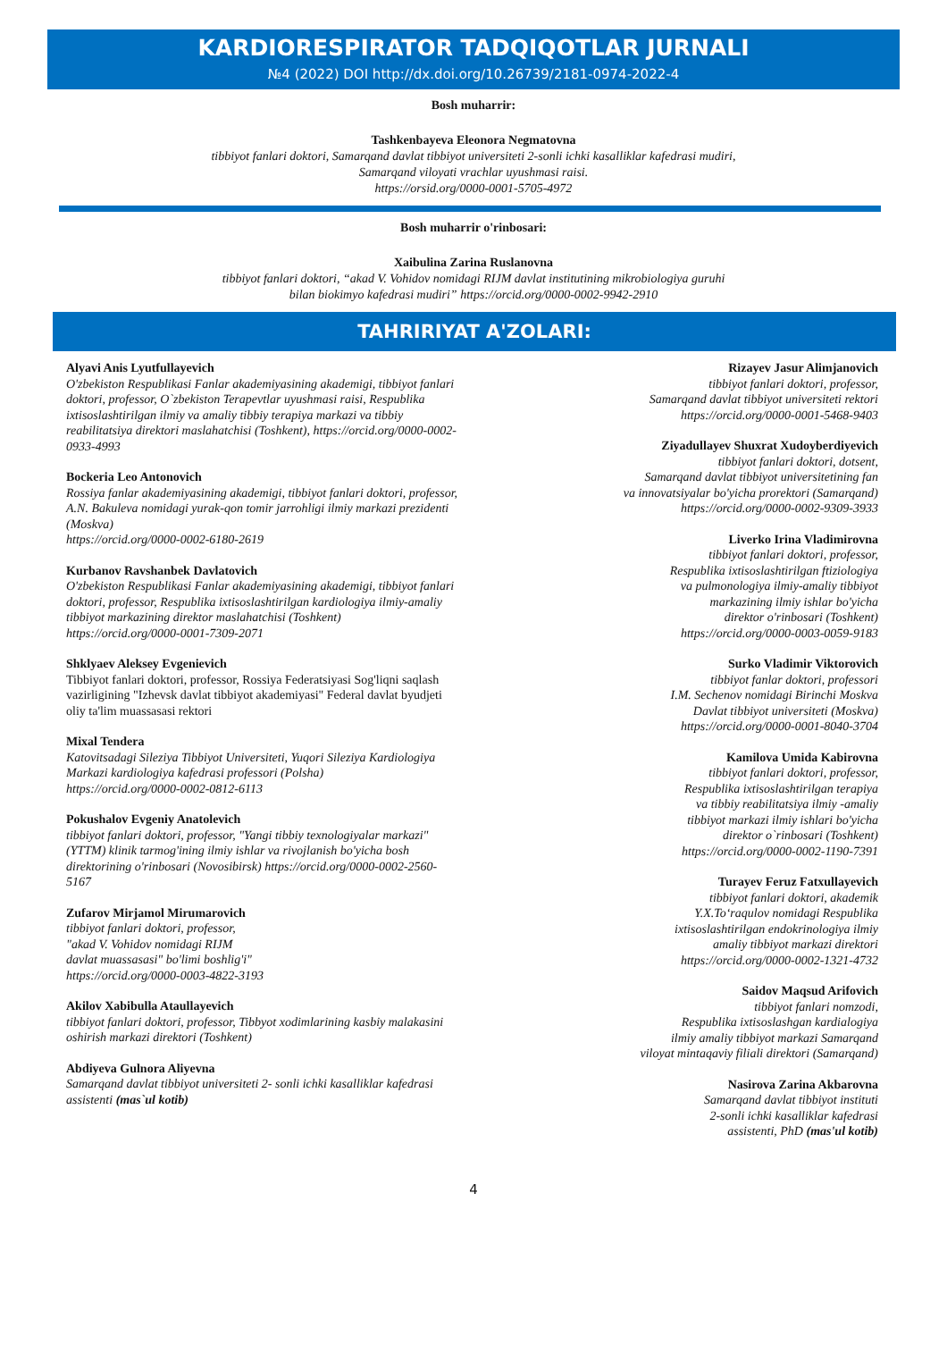KARDIORESPIRATOR TADQIQOTLAR JURNALI
№4 (2022) DOI http://dx.doi.org/10.26739/2181-0974-2022-4
Bosh muharrir:
Tashkenbayeva Eleonora Negmatovna
tibbiyot fanlari doktori, Samarqand davlat tibbiyot universiteti 2-sonli ichki kasalliklar kafedrasi mudiri,
Samarqand viloyati vrachlar uyushmasi raisi.
https://orsid.org/0000-0001-5705-4972
Bosh muharrir o'rinbosari:
Xaibulina Zarina Ruslanovna
tibbiyot fanlari doktori, “akad V. Vohidov nomidagi RIJM davlat institutining mikrobiologiya guruhi
bilan biokimyo kafedrasi mudiri” https://orcid.org/0000-0002-9942-2910
TAHRIRIYAT A'ZOLARI:
Alyavi Anis Lyutfullayevich
O'zbekiston Respublikasi Fanlar akademiyasining akademigi, tibbiyot fanlari doktori, professor, O`zbekiston Terapevtlar uyushmasi raisi, Respublika ixtisoslashtirilgan ilmiy va amaliy tibbiy terapiya markazi va tibbiy reabilitatsiya direktori maslahatchisi (Toshkent), https://orcid.org/0000-0002-0933-4993
Bockeria Leo Antonovich
Rossiya fanlar akademiyasining akademigi, tibbiyot fanlari doktori, professor, A.N. Bakuleva nomidagi yurak-qon tomir jarrohligi ilmiy markazi prezidenti (Moskva)
https://orcid.org/0000-0002-6180-2619
Kurbanov Ravshanbek Davlatovich
O'zbekiston Respublikasi Fanlar akademiyasining akademigi, tibbiyot fanlari doktori, professor, Respublika ixtisoslashtirilgan kardiologiya ilmiy-amaliy tibbiyot markazining direktor maslahatchisi (Toshkent)
https://orcid.org/0000-0001-7309-2071
Shklyaev Aleksey Evgenievich
Tibbiyot fanlari doktori, professor, Rossiya Federatsiyasi Sog'liqni saqlash vazirligining "Izhevsk davlat tibbiyot akademiyasi" Federal davlat byudjeti oliy ta'lim muassasasi rektori
Mixal Tendera
Katovitsadagi Sileziya Tibbiyot Universiteti, Yuqori Sileziya Kardiologiya Markazi kardiologiya kafedrasi professori (Polsha)
https://orcid.org/0000-0002-0812-6113
Pokushalov Evgeniy Anatolevich
tibbiyot fanlari doktori, professor, "Yangi tibbiy texnologiyalar markazi" (YTTM) klinik tarmog'ining ilmiy ishlar va rivojlanish bo'yicha bosh direktorining o'rinbosari (Novosibirsk) https://orcid.org/0000-0002-2560-5167
Zufarov Mirjamol Mirumarovich
tibbiyot fanlari doktori, professor,
"akad V. Vohidov nomidagi RIJM
davlat muassasasi" bo'limi boshlig'i"
https://orcid.org/0000-0003-4822-3193
Akilov Xabibulla Ataullayevich
tibbiyot fanlari doktori, professor, Tibbyot xodimlarining kasbiy malakasini oshirish markazi direktori (Toshkent)
Abdiyeva Gulnora Aliyevna
Samarqand davlat tibbiyot universiteti 2- sonli ichki kasalliklar kafedrasi assistenti (mas`ul kotib)
Rizayev Jasur Alimjanovich
tibbiyot fanlari doktori, professor,
Samarqand davlat tibbiyot universiteti rektori
https://orcid.org/0000-0001-5468-9403
Ziyadullayev Shuxrat Xudoyberdiyevich
tibbiyot fanlari doktori, dotsent,
Samarqand davlat tibbiyot universitetining fan
va innovatsiyalar bo'yicha prorektori (Samarqand)
https://orcid.org/0000-0002-9309-3933
Liverko Irina Vladimirovna
tibbiyot fanlari doktori, professor,
Respublika ixtisoslashtirilgan ftiziologiya
va pulmonologiya ilmiy-amaliy tibbiyot
markazining ilmiy ishlar bo'yicha
direktor o'rinbosari (Toshkent)
https://orcid.org/0000-0003-0059-9183
Surko Vladimir Viktorovich
tibbiyot fanlar doktori, professori
I.M. Sechenov nomidagi Birinchi Moskva
Davlat tibbiyot universiteti (Moskva)
https://orcid.org/0000-0001-8040-3704
Kamilova Umida Kabirovna
tibbiyot fanlari doktori, professor,
Respublika ixtisoslashtirilgan terapiya
va tibbiy reabilitatsiya ilmiy -amaliy
tibbiyot markazi ilmiy ishlari bo'yicha
direktor o`rinbosari (Toshkent)
https://orcid.org/0000-0002-1190-7391
Turayev Feruz Fatxullayevich
tibbiyot fanlari doktori, akademik
Y.X.To‘raqulov nomidagi Respublika
ixtisoslashtirilgan endokrinologiya ilmiy
amaliy tibbiyot markazi direktori
https://orcid.org/0000-0002-1321-4732
Saidov Maqsud Arifovich
tibbiyot fanlari nomzodi,
Respublika ixtisoslashgan kardialogiya
ilmiy amaliy tibbiyot markazi Samarqand
viloyat mintaqaviy filiali direktori (Samarqand)
Nasirova Zarina Akbarovna
Samarqand davlat tibbiyot instituti
2-sonli ichki kasalliklar kafedrasi
assistenti, PhD (mas'ul kotib)
4